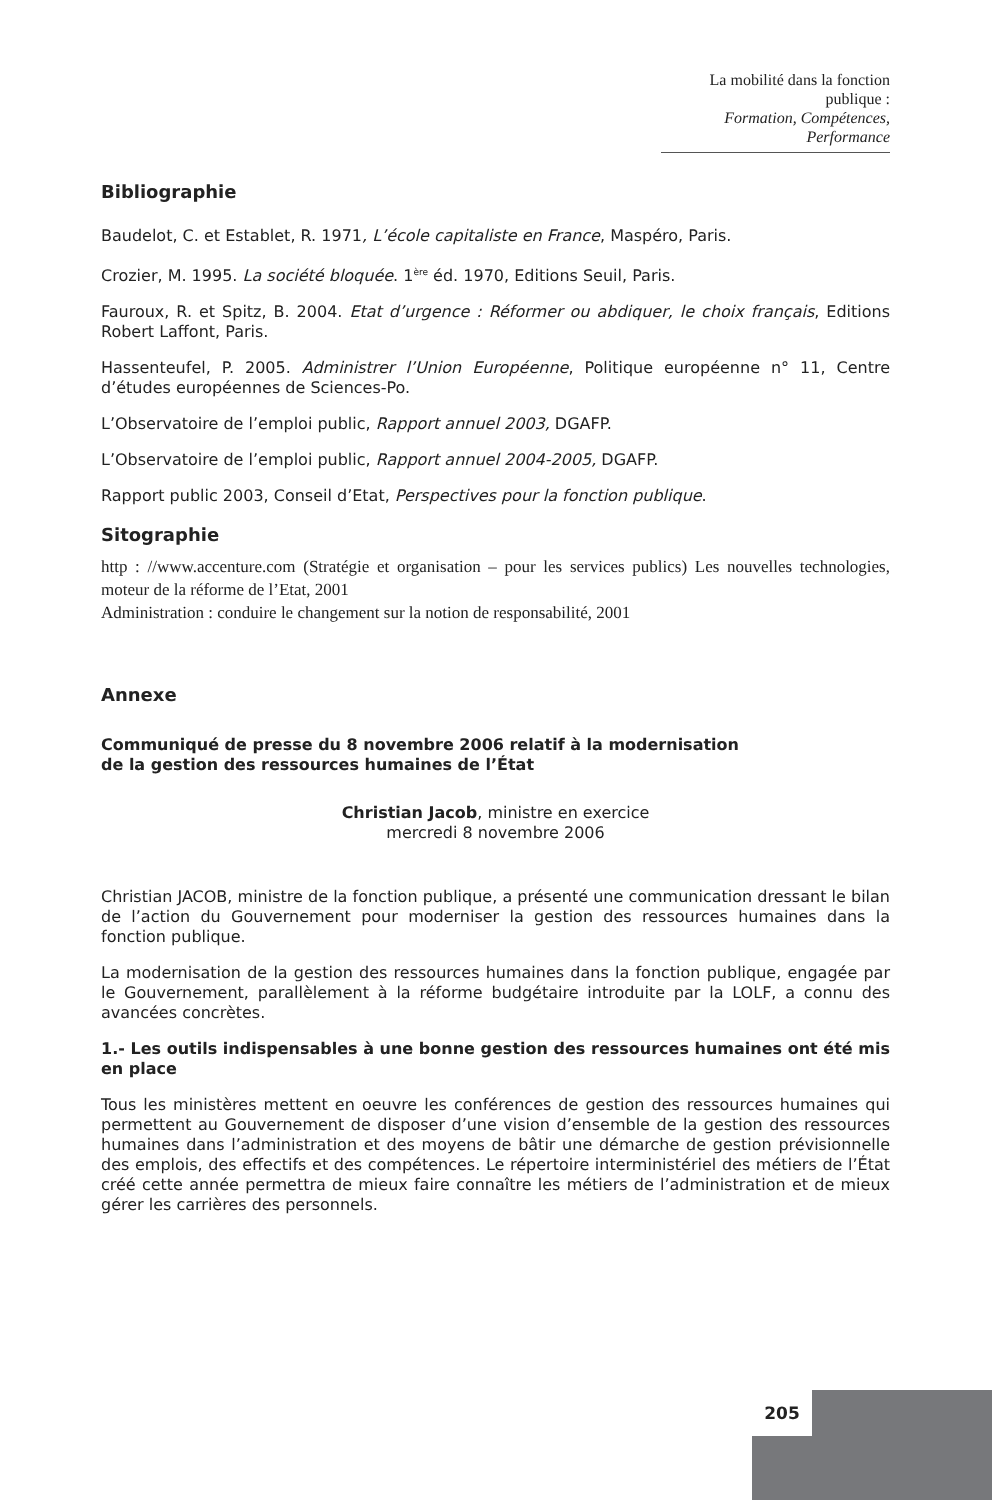La mobilité dans la fonction publique :
Formation, Compétences, Performance
Bibliographie
Baudelot, C. et Establet, R. 1971, L’école capitaliste en France, Maspéro, Paris.
Crozier, M. 1995. La société bloquée. 1<sup>ère</sup> éd. 1970, Editions Seuil, Paris.
Fauroux, R. et Spitz, B. 2004. Etat d’urgence : Réformer ou abdiquer, le choix français, Editions Robert Laffont, Paris.
Hassenteufel, P. 2005. Administrer l’Union Européenne, Politique européenne n° 11, Centre d’études européennes de Sciences-Po.
L’Observatoire de l’emploi public, Rapport annuel 2003, DGAFP.
L’Observatoire de l’emploi public, Rapport annuel 2004-2005, DGAFP.
Rapport public 2003, Conseil d’Etat, Perspectives pour la fonction publique.
Sitographie
http : //www.accenture.com (Stratégie et organisation – pour les services publics) Les nouvelles technologies, moteur de la réforme de l’Etat, 2001
Administration : conduire le changement sur la notion de responsabilité, 2001
Annexe
Communiqué de presse du 8 novembre 2006 relatif à la modernisation
de la gestion des ressources humaines de l’État
Christian Jacob, ministre en exercice
mercredi 8 novembre 2006
Christian JACOB, ministre de la fonction publique, a présenté une communication dressant le bilan de l’action du Gouvernement pour moderniser la gestion des ressources humaines dans la fonction publique.
La modernisation de la gestion des ressources humaines dans la fonction publique, engagée par le Gouvernement, parallèlement à la réforme budgétaire introduite par la LOLF, a connu des avancées concrètes.
1.- Les outils indispensables à une bonne gestion des ressources humaines ont été mis en place
Tous les ministères mettent en oeuvre les conférences de gestion des ressources humaines qui permettent au Gouvernement de disposer d’une vision d’ensemble de la gestion des ressources humaines dans l’administration et des moyens de bâtir une démarche de gestion prévisionnelle des emplois, des effectifs et des compétences. Le répertoire interministériel des métiers de l’État créé cette année permettra de mieux faire connaître les métiers de l’administration et de mieux gérer les carrières des personnels.
205